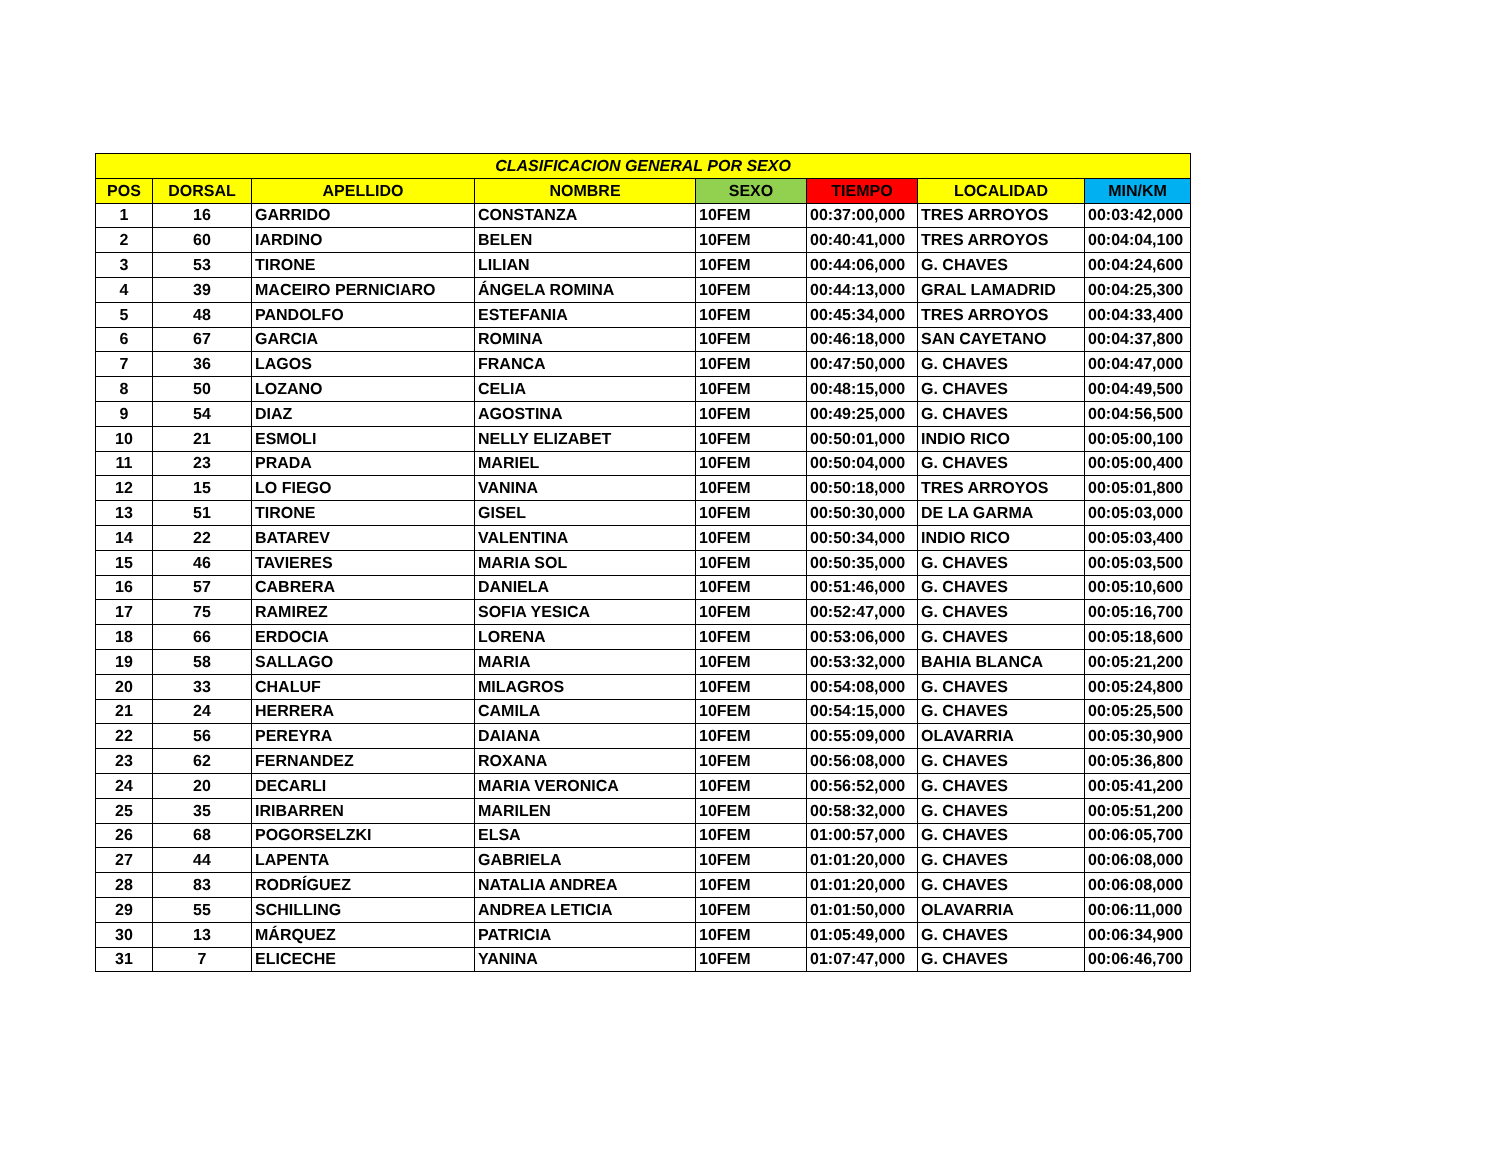| CLASIFICACION GENERAL POR SEXO | | | | | | | |
| --- | --- | --- | --- | --- | --- | --- | --- |
| POS | DORSAL | APELLIDO | NOMBRE | SEXO | TIEMPO | LOCALIDAD | MIN/KM |
| 1 | 16 | GARRIDO | CONSTANZA | 10FEM | 00:37:00,000 | TRES ARROYOS | 00:03:42,000 |
| 2 | 60 | IARDINO | BELEN | 10FEM | 00:40:41,000 | TRES ARROYOS | 00:04:04,100 |
| 3 | 53 | TIRONE | LILIAN | 10FEM | 00:44:06,000 | G. CHAVES | 00:04:24,600 |
| 4 | 39 | MACEIRO PERNICIARO | ÁNGELA ROMINA | 10FEM | 00:44:13,000 | GRAL LAMADRID | 00:04:25,300 |
| 5 | 48 | PANDOLFO | ESTEFANIA | 10FEM | 00:45:34,000 | TRES ARROYOS | 00:04:33,400 |
| 6 | 67 | GARCIA | ROMINA | 10FEM | 00:46:18,000 | SAN CAYETANO | 00:04:37,800 |
| 7 | 36 | LAGOS | FRANCA | 10FEM | 00:47:50,000 | G. CHAVES | 00:04:47,000 |
| 8 | 50 | LOZANO | CELIA | 10FEM | 00:48:15,000 | G. CHAVES | 00:04:49,500 |
| 9 | 54 | DIAZ | AGOSTINA | 10FEM | 00:49:25,000 | G. CHAVES | 00:04:56,500 |
| 10 | 21 | ESMOLI | NELLY ELIZABET | 10FEM | 00:50:01,000 | INDIO RICO | 00:05:00,100 |
| 11 | 23 | PRADA | MARIEL | 10FEM | 00:50:04,000 | G. CHAVES | 00:05:00,400 |
| 12 | 15 | LO FIEGO | VANINA | 10FEM | 00:50:18,000 | TRES ARROYOS | 00:05:01,800 |
| 13 | 51 | TIRONE | GISEL | 10FEM | 00:50:30,000 | DE LA GARMA | 00:05:03,000 |
| 14 | 22 | BATAREV | VALENTINA | 10FEM | 00:50:34,000 | INDIO RICO | 00:05:03,400 |
| 15 | 46 | TAVIERES | MARIA SOL | 10FEM | 00:50:35,000 | G. CHAVES | 00:05:03,500 |
| 16 | 57 | CABRERA | DANIELA | 10FEM | 00:51:46,000 | G. CHAVES | 00:05:10,600 |
| 17 | 75 | RAMIREZ | SOFIA YESICA | 10FEM | 00:52:47,000 | G. CHAVES | 00:05:16,700 |
| 18 | 66 | ERDOCIA | LORENA | 10FEM | 00:53:06,000 | G. CHAVES | 00:05:18,600 |
| 19 | 58 | SALLAGO | MARIA | 10FEM | 00:53:32,000 | BAHIA BLANCA | 00:05:21,200 |
| 20 | 33 | CHALUF | MILAGROS | 10FEM | 00:54:08,000 | G. CHAVES | 00:05:24,800 |
| 21 | 24 | HERRERA | CAMILA | 10FEM | 00:54:15,000 | G. CHAVES | 00:05:25,500 |
| 22 | 56 | PEREYRA | DAIANA | 10FEM | 00:55:09,000 | OLAVARRIA | 00:05:30,900 |
| 23 | 62 | FERNANDEZ | ROXANA | 10FEM | 00:56:08,000 | G. CHAVES | 00:05:36,800 |
| 24 | 20 | DECARLI | MARIA VERONICA | 10FEM | 00:56:52,000 | G. CHAVES | 00:05:41,200 |
| 25 | 35 | IRIBARREN | MARILEN | 10FEM | 00:58:32,000 | G. CHAVES | 00:05:51,200 |
| 26 | 68 | POGORSELZKI | ELSA | 10FEM | 01:00:57,000 | G. CHAVES | 00:06:05,700 |
| 27 | 44 | LAPENTA | GABRIELA | 10FEM | 01:01:20,000 | G. CHAVES | 00:06:08,000 |
| 28 | 83 | RODRÍGUEZ | NATALIA ANDREA | 10FEM | 01:01:20,000 | G. CHAVES | 00:06:08,000 |
| 29 | 55 | SCHILLING | ANDREA LETICIA | 10FEM | 01:01:50,000 | OLAVARRIA | 00:06:11,000 |
| 30 | 13 | MÁRQUEZ | PATRICIA | 10FEM | 01:05:49,000 | G. CHAVES | 00:06:34,900 |
| 31 | 7 | ELICECHE | YANINA | 10FEM | 01:07:47,000 | G. CHAVES | 00:06:46,700 |